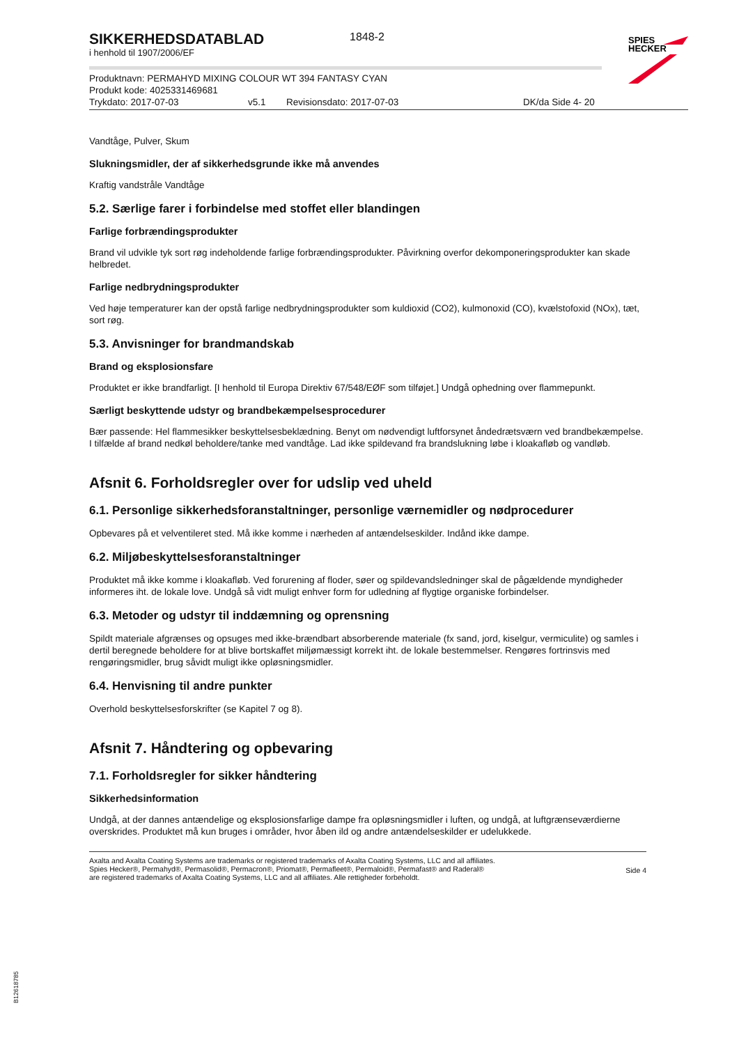SPIES
HECKER
1848-2
SIKKERHEDSDATABLAD
i henhold til 1907/2006/EF
Produktnavn: PERMAHYD MIXING COLOUR WT 394 FANTASY CYAN
Produkt kode: 4025331469681
Trykdato: 2017-07-03 v5.1 Revisionsdato: 2017-07-03 DK/da Side 4- 20
Vandtåge, Pulver, Skum
Slukningsmidler, der af sikkerhedsgrunde ikke må anvendes
Kraftig vandstråle Vandtåge
5.2. Særlige farer i forbindelse med stoffet eller blandingen
Farlige forbrændingsprodukter
Brand vil udvikle tyk sort røg indeholdende farlige forbrændingsprodukter. Påvirkning overfor dekomponeringsprodukter kan skade helbredet.
Farlige nedbrydningsprodukter
Ved høje temperaturer kan der opstå farlige nedbrydningsprodukter som kuldioxid (CO2), kulmonoxid (CO), kvælstofoxid (NOx), tæt, sort røg.
5.3. Anvisninger for brandmandskab
Brand og eksplosionsfare
Produktet er ikke brandfarligt. [I henhold til Europa Direktiv 67/548/EØF som tilføjet.] Undgå ophedning over flammepunkt.
Særligt beskyttende udstyr og brandbekæmpelsesprocedurer
Bær passende: Hel flammesikker beskyttelsesbeklædning. Benyt om nødvendigt luftforsynet åndedrætsværn ved brandbekæmpelse. I tilfælde af brand nedkøl beholdere/tanke med vandtåge. Lad ikke spildevand fra brandslukning løbe i kloakafløb og vandløb.
Afsnit 6. Forholdsregler over for udslip ved uheld
6.1. Personlige sikkerhedsforanstaltninger, personlige værnemidler og nødprocedurer
Opbevares på et velventileret sted. Må ikke komme i nærheden af antændelseskilder. Indånd ikke dampe.
6.2. Miljøbeskyttelsesforanstaltninger
Produktet må ikke komme i kloakafløb. Ved forurening af floder, søer og spildevandsledninger skal de pågældende myndigheder informeres iht. de lokale love. Undgå så vidt muligt enhver form for udledning af flygtige organiske forbindelser.
6.3. Metoder og udstyr til inddæmning og oprensning
Spildt materiale afgrænses og opsuges med ikke-brændbart absorberende materiale (fx sand, jord, kiselgur, vermiculite) og samles i dertil beregnede beholdere for at blive bortskaffet miljømæssigt korrekt iht. de lokale bestemmelser. Rengøres fortrinsvis med rengøringsmidler, brug såvidt muligt ikke opløsningsmidler.
6.4. Henvisning til andre punkter
Overhold beskyttelsesforskrifter (se Kapitel 7 og 8).
Afsnit 7. Håndtering og opbevaring
7.1. Forholdsregler for sikker håndtering
Sikkerhedsinformation
Undgå, at der dannes antændelige og eksplosionsfarlige dampe fra opløsningsmidler i luften, og undgå, at luftgrænseværdierne overskrides. Produktet må kun bruges i områder, hvor åben ild og andre antændelseskilder er udelukkede.
Axalta and Axalta Coating Systems are trademarks or registered trademarks of Axalta Coating Systems, LLC and all affiliates. Spies Hecker®, Permahyd®, Permasolid®, Permacron®, Priomat®, Permafleet®, Permaloid®, Permafast® and Raderal®
are registered trademarks of Axalta Coating Systems, LLC and all affiliates. Alle rettigheder forbeholdt.
Side 4
B12618785